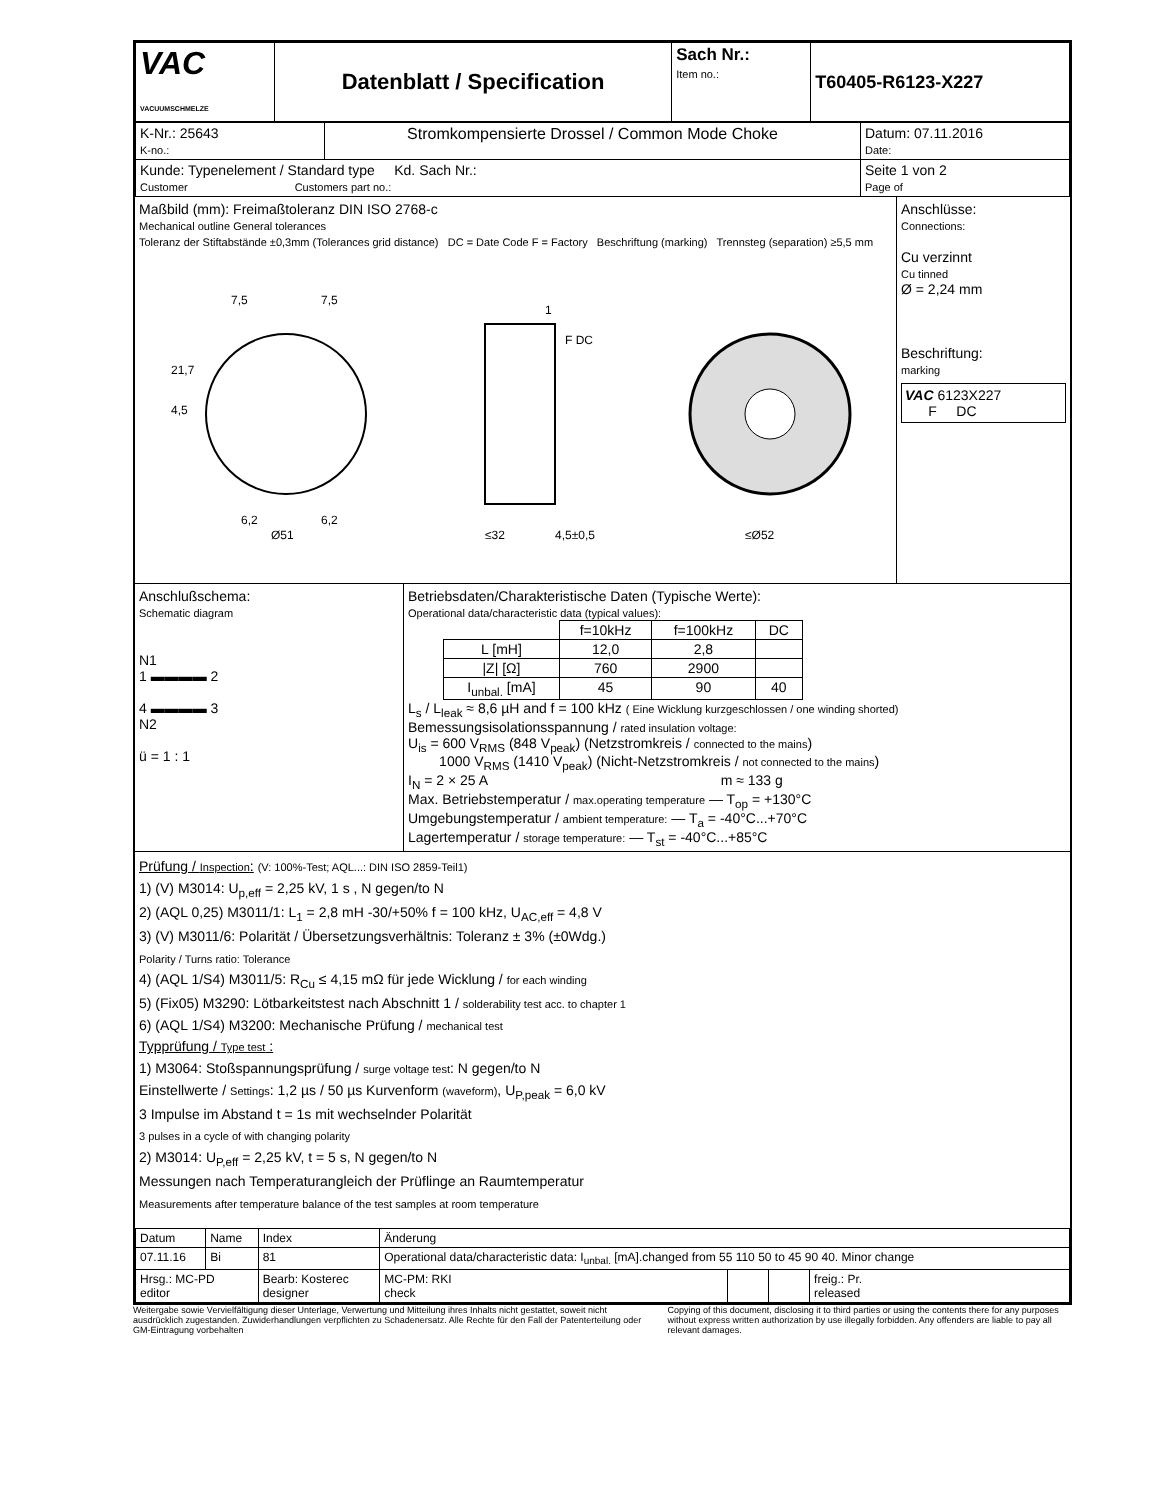| VAC VACUUMSCHMELZE | Datenblatt / Specification | Sach Nr.: Item no.: | T60405-R6123-X227 |
| K-Nr.: 25643 K-no.: | Stromkompensierte Drossel / Common Mode Choke | Datum: 07.11.2016 Date: |
| Kunde: Typenelement / Standard type Kd. Sach Nr.: Customer Customers part no.: | | Seite 1 von 2 Page of |
Maßbild (mm): Freimaßtoleranz DIN ISO 2768-c
Mechanical outline General tolerances
Toleranz der Stiftabstände ±0,3mm (Tolerances grid distance) DC = Date Code F = Factory Beschriftung (marking) Trennsteg (separation) ≥5,5 mm
7,5
7,5
21,7
4,5
6,2
6,2
Ø51
≤32
4,5±0,5
1
F DC
≤Ø52
Anschlüsse:
Connections:
Cu verzinnt
Cu tinned
Ø = 2,24 mm
Beschriftung:
marking
VAC 6123X227
F DC
Anschlußschema:
Schematic diagram
N1
1 ▬▬▬▬ 2
4 ▬▬▬▬ 3
N2
ü = 1 : 1
Betriebsdaten/Charakteristische Daten (Typische Werte):
Operational data/characteristic data (typical values):
| | f=10kHz | f=100kHz | DC |
| L [mH] | 12,0 | 2,8 | |
| /Z/ [Ω] | 760 | 2900 | |
| I<sub>unbal.</sub> [mA] | 45 | 90 | 40 |
L<sub>s</sub> / L<sub>leak</sub> ≈ 8,6 µH and f = 100 kHz ( Eine Wicklung kurzgeschlossen / one winding shorted)
Bemessungsisolationsspannung / rated insulation voltage:
U<sub>is</sub> = 600 V<sub>RMS</sub> (848 V<sub>peak</sub>) (Netzstromkreis / connected to the mains)
1000 V<sub>RMS</sub> (1410 V<sub>peak</sub>) (Nicht-Netzstromkreis / not connected to the mains)
I<sub>N</sub> = 2 × 25 A m ≈ 133 g
Max. Betriebstemperatur / max.operating temperature — T<sub>op</sub> = +130°C
Umgebungstemperatur / ambient temperature: — T<sub>a</sub> = -40°C...+70°C
Lagertemperatur / storage temperature: — T<sub>st</sub> = -40°C...+85°C
Prüfung / Inspection: (V: 100%-Test; AQL...: DIN ISO 2859-Teil1)
1) (V) M3014: U<sub>p,eff</sub> = 2,25 kV, 1 s , N gegen/to N
2) (AQL 0,25) M3011/1: L<sub>1</sub> = 2,8 mH -30/+50% f = 100 kHz, U<sub>AC,eff</sub> = 4,8 V
3) (V) M3011/6: Polarität / Übersetzungsverhältnis: Toleranz ± 3% (±0Wdg.)
Polarity / Turns ratio: Tolerance
4) (AQL 1/S4) M3011/5: R<sub>Cu</sub> ≤ 4,15 mΩ für jede Wicklung / for each winding
5) (Fix05) M3290: Lötbarkeitstest nach Abschnitt 1 / solderability test acc. to chapter 1
6) (AQL 1/S4) M3200: Mechanische Prüfung / mechanical test
Typprüfung / Type test :
1) M3064: Stoßspannungsprüfung / surge voltage test: N gegen/to N
Einstellwerte / Settings: 1,2 µs / 50 µs Kurvenform (waveform), U<sub>P,peak</sub> = 6,0 kV
3 Impulse im Abstand t = 1s mit wechselnder Polarität
3 pulses in a cycle of with changing polarity
2) M3014: U<sub>P,eff</sub> = 2,25 kV, t = 5 s, N gegen/to N
Messungen nach Temperaturangleich der Prüflinge an Raumtemperatur
Measurements after temperature balance of the test samples at room temperature
| Datum | Name | Index | Änderung | | | | |
| 07.11.16 | Bi | 81 | Operational data/characteristic data: I<sub>unbal.</sub> [mA].changed from 55 110 50 to 45 90 40. Minor change | | | | |
| Hrsg.: MC-PD editor | | Bearb: Kosterec designer | | MC-PM: RKI check | | | freig.: Pr. released |
Weitergabe sowie Vervielfältigung dieser Unterlage, Verwertung und Mitteilung ihres Inhalts nicht gestattet, soweit nicht ausdrücklich zugestanden. Zuwiderhandlungen verpflichten zu Schadenersatz. Alle Rechte für den Fall der Patenterteilung oder GM-Eintragung vorbehalten
Copying of this document, disclosing it to third parties or using the contents there for any purposes without express written authorization by use illegally forbidden. Any offenders are liable to pay all relevant damages.